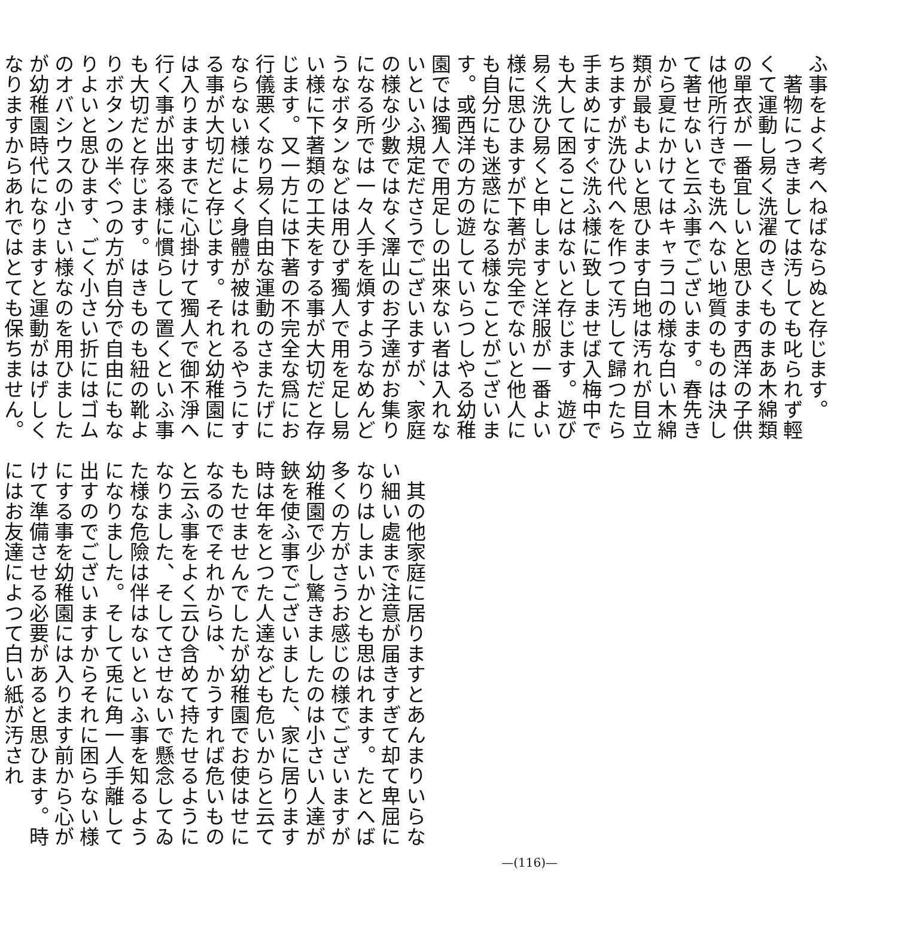ふ事をよく考へねばならぬと存じます。
　著物につきましては汚しても叱られず輕くて運動し易く洗濯のきくものまあ木綿類の單衣が一番宜しいと思ひます西洋の子供は他所行きでも洗へない地質のものは決して著せないと云ふ事でございます。春先きから夏にかけてはキャラコの様な白い木綿類が最もよいと思ひます白地は汚れが目立ちますが洗ひ代へを作つて汚して歸つたら手まめにすぐ洗ふ様に致しませば入梅中でも大して困ることはないと存じます。遊び易く洗ひ易くと申しますと洋服が一番よい様に思ひますが下著が完全でないと他人にも自分にも迷惑になる様なことがございます。或西洋の方の遊していらつしやる幼稚園では獨人で用足しの出來ない者は入れないといふ規定ださうでございますが、家庭の様な少數ではなく澤山のお子達がお集りになる所では一々人手を煩すようなめんどうなボタンなどは用ひず獨人で用を足し易い様に下著類の工夫をする事が大切だと存じます。又一方には下著の不完全な爲にお行儀悪くなり易く自由な運動のさまたげにならない様によく身體が被はれるやうにする事が大切だと存じます。それと幼稚園には入りますまでに心掛けて獨人で御不淨へ行く事が出來る様に慣らして置くといふ事も大切だと存じます。はきものも紐の靴よりボタンの半ぐつの方が自分で自由にもなりよいと思ひます、ごく小さい折にはゴムのオバシウスの小さい様なのを用ひましたが幼稚園時代になりますと運動がはげしくなりますからあれではとても保ちません。
　其の他家庭に居りますとあんまりいらない細い處まで注意が届きすぎて却て卑屈になりはしまいかとも思はれます。たとへば多くの方がさうお感じの様でございますが幼稚園で少し驚きましたのは小さい人達が鋏を使ふ事でございました、家に居ります時は年をとつた人達なども危いからと云てもたせませんでしたが幼稚園でお使はせになるのでそれからは、かうすれば危いものと云ふ事をよく云ひ含めて持たせるようになりました、そしてさせないで懸念してゐた様な危險は伴はないといふ事を知るようになりました。そして兎に角一人手離して出すのでございますからそれに困らない様にする事を幼稚園には入ります前から心がけて準備させる必要があると思ひます。時にはお友達によつて白い紙が汚され
—(116)—